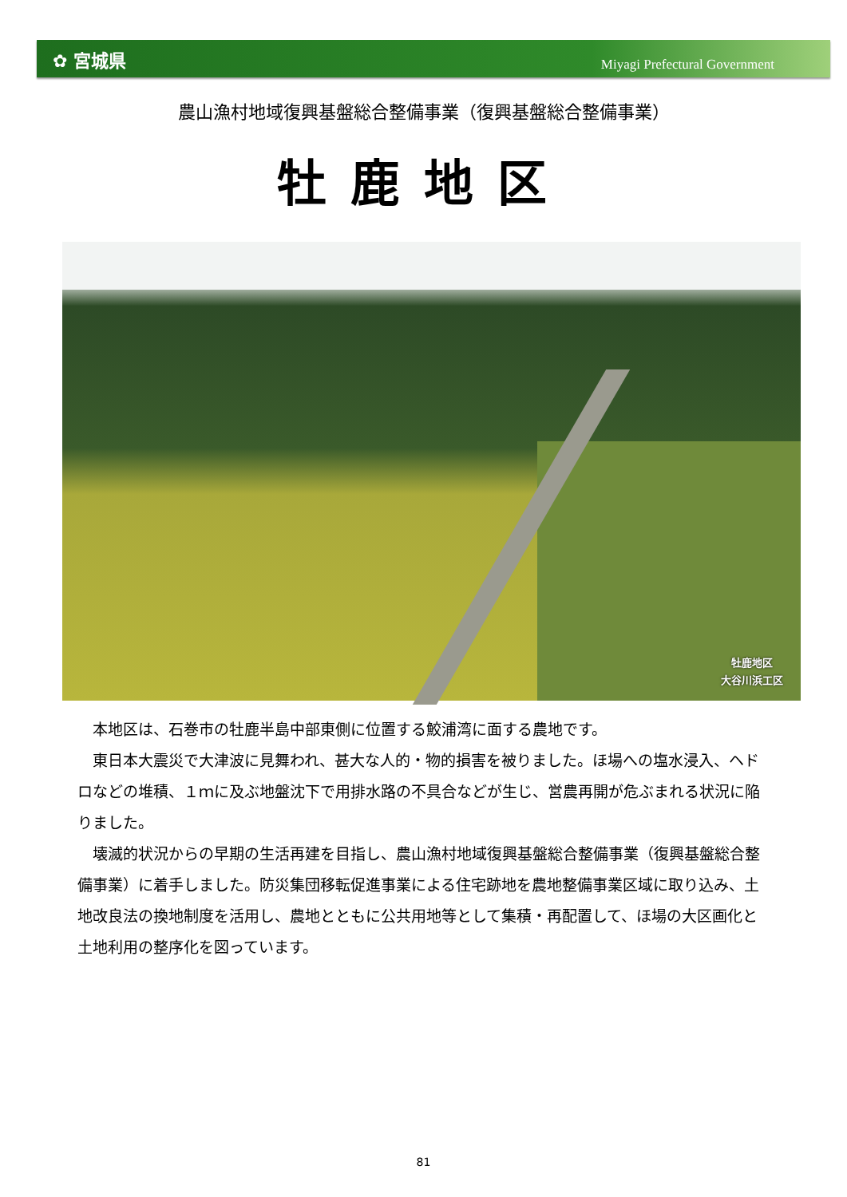✿ 宮城県
Miyagi Prefectural Government
農山漁村地域復興基盤総合整備事業（復興基盤総合整備事業）
牡鹿地区
牡鹿地区
大谷川浜工区
本地区は、石巻市の牡鹿半島中部東側に位置する鮫浦湾に面する農地です。
東日本大震災で大津波に見舞われ、甚大な人的・物的損害を被りました。ほ場への塩水浸入、ヘドロなどの堆積、１ｍに及ぶ地盤沈下で用排水路の不具合などが生じ、営農再開が危ぶまれる状況に陥りました。
壊滅的状況からの早期の生活再建を目指し、農山漁村地域復興基盤総合整備事業（復興基盤総合整備事業）に着手しました。防災集団移転促進事業による住宅跡地を農地整備事業区域に取り込み、土地改良法の換地制度を活用し、農地とともに公共用地等として集積・再配置して、ほ場の大区画化と土地利用の整序化を図っています。
81